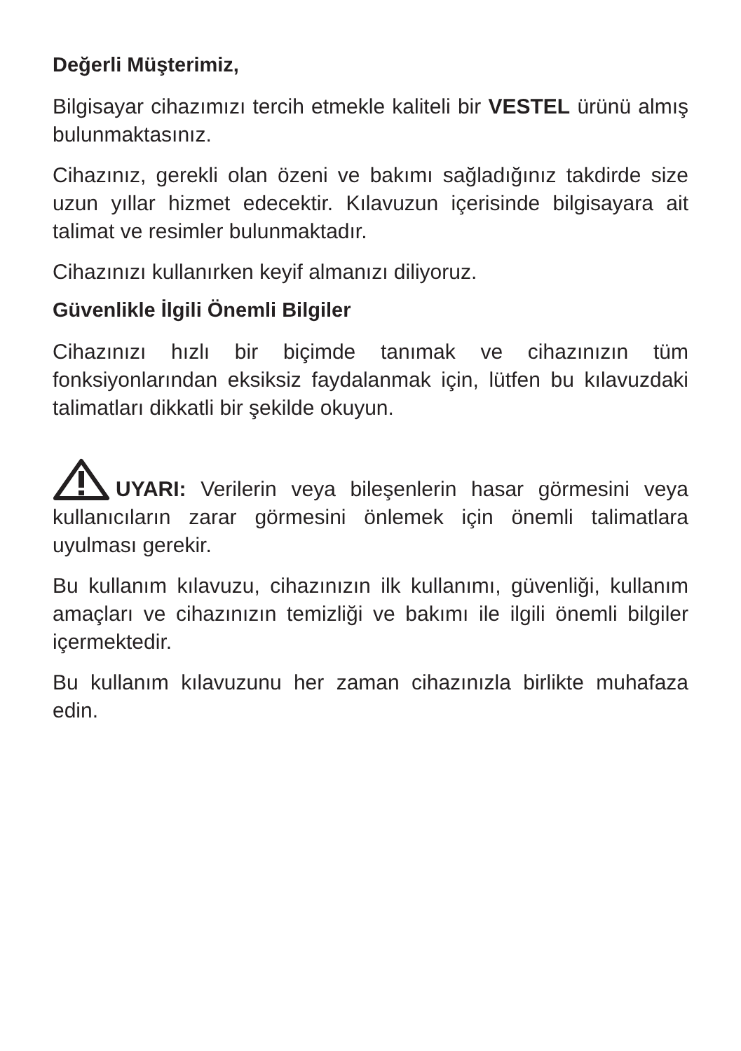Değerli Müşterimiz,
Bilgisayar cihazımızı tercih etmekle kaliteli bir VESTEL ürünü almış bulunmaktasınız.
Cihazınız, gerekli olan özeni ve bakımı sağladığınız takdirde size uzun yıllar hizmet edecektir. Kılavuzun içerisinde bilgisayara ait talimat ve resimler bulunmaktadır.
Cihazınızı kullanırken keyif almanızı diliyoruz.
Güvenlikle İlgili Önemli Bilgiler
Cihazınızı hızlı bir biçimde tanımak ve cihazınızın tüm fonksiyonlarından eksiksiz faydalanmak için, lütfen bu kılavuzdaki talimatları dikkatli bir şekilde okuyun.
UYARI: Verilerin veya bileşenlerin hasar görmesini veya kullanıcıların zarar görmesini önlemek için önemli talimatlara uyulması gerekir.
Bu kullanım kılavuzu, cihazınızın ilk kullanımı, güvenliği, kullanım amaçları ve cihazınızın temizliği ve bakımı ile ilgili önemli bilgiler içermektedir.
Bu kullanım kılavuzunu her zaman cihazınızla birlikte muhafaza edin.